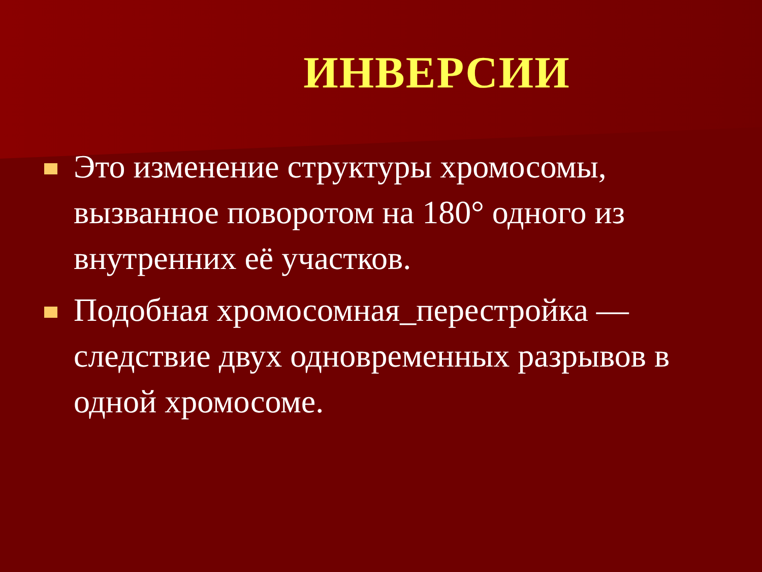ИНВЕРСИИ
Это изменение структуры хромосомы, вызванное поворотом на 180° одного из внутренних её участков.
Подобная хромосомная_перестройка — следствие двух одновременных разрывов в одной хромосоме.